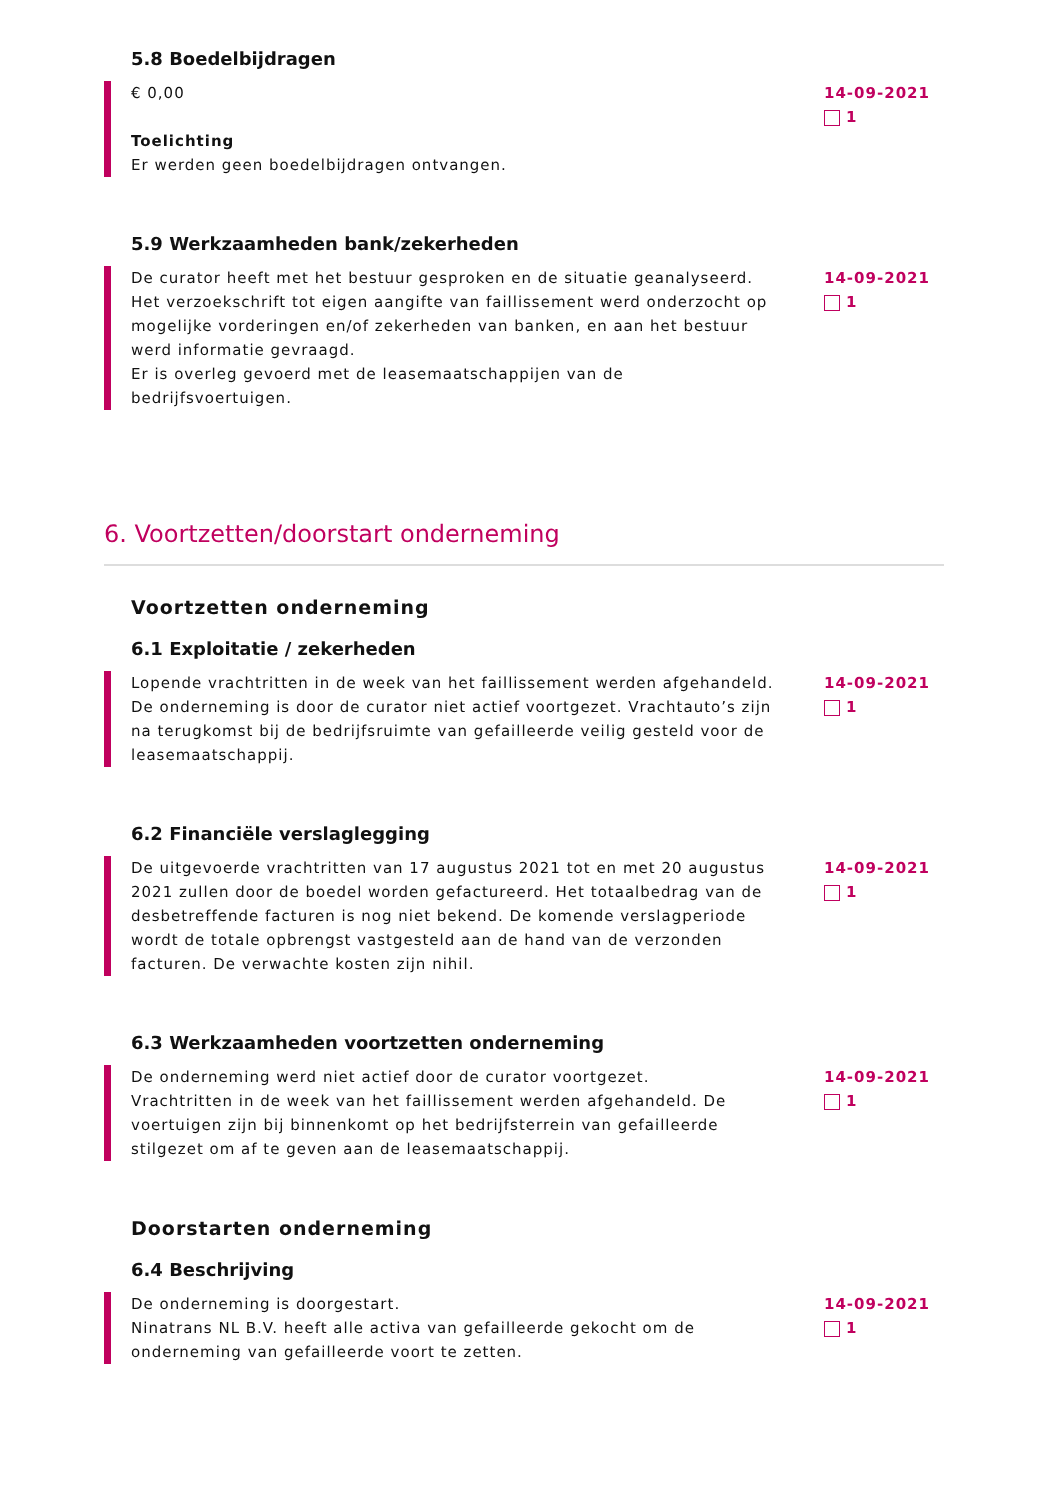5.8 Boedelbijdragen
€ 0,00
Toelichting
Er werden geen boedelbijdragen ontvangen.
14-09-2021
1
5.9 Werkzaamheden bank/zekerheden
De curator heeft met het bestuur gesproken en de situatie geanalyseerd.
Het verzoekschrift tot eigen aangifte van faillissement werd onderzocht op mogelijke vorderingen en/of zekerheden van banken, en aan het bestuur werd informatie gevraagd.
Er is overleg gevoerd met de leasemaatschappijen van de bedrijfsvoertuigen.
14-09-2021
1
6. Voortzetten/doorstart onderneming
Voortzetten onderneming
6.1 Exploitatie / zekerheden
Lopende vrachtritten in de week van het faillissement werden afgehandeld. De onderneming is door de curator niet actief voortgezet. Vrachtauto’s zijn na terugkomst bij de bedrijfsruimte van gefailleerde veilig gesteld voor de leasemaatschappij.
14-09-2021
1
6.2 Financiële verslaglegging
De uitgevoerde vrachtritten van 17 augustus 2021 tot en met 20 augustus 2021 zullen door de boedel worden gefactureerd. Het totaalbedrag van de desbetreffende facturen is nog niet bekend. De komende verslagperiode wordt de totale opbrengst vastgesteld aan de hand van de verzonden facturen. De verwachte kosten zijn nihil.
14-09-2021
1
6.3 Werkzaamheden voortzetten onderneming
De onderneming werd niet actief door de curator voortgezet.
Vrachtritten in de week van het faillissement werden afgehandeld. De voertuigen zijn bij binnenkomt op het bedrijfsterrein van gefailleerde stilgezet om af te geven aan de leasemaatschappij.
14-09-2021
1
Doorstarten onderneming
6.4 Beschrijving
De onderneming is doorgestart.
Ninatrans NL B.V. heeft alle activa van gefailleerde gekocht om de onderneming van gefailleerde voort te zetten.
14-09-2021
1